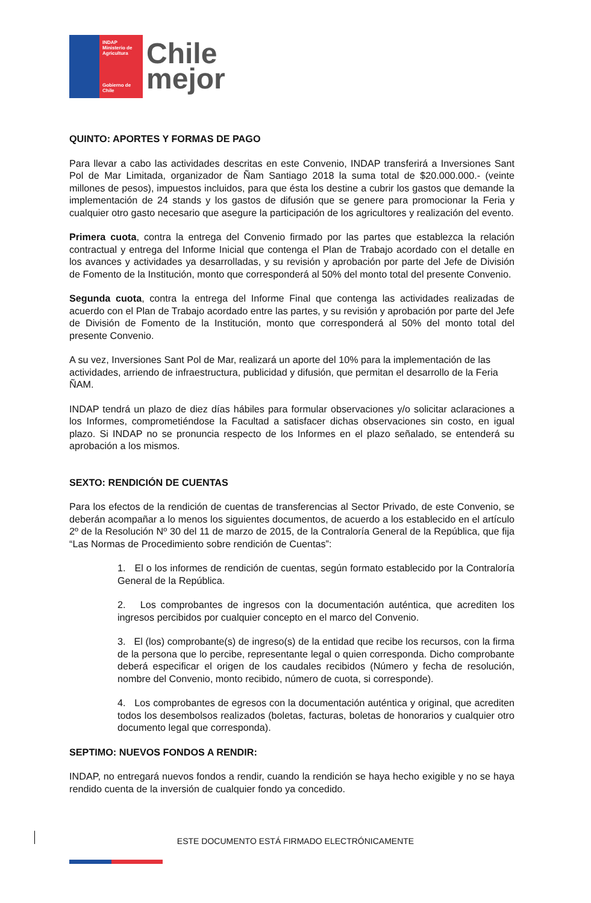INDAP
Ministerio de Agricultura
Gobierno de Chile
Chile
mejor
QUINTO: APORTES Y FORMAS DE PAGO
Para llevar a cabo las actividades descritas en este Convenio, INDAP transferirá a Inversiones Sant Pol de Mar Limitada, organizador de Ñam Santiago 2018 la suma total de $20.000.000.- (veinte millones de pesos), impuestos incluidos, para que ésta los destine a cubrir los gastos que demande la implementación de 24 stands y los gastos de difusión que se genere para promocionar la Feria y cualquier otro gasto necesario que asegure la participación de los agricultores y realización del evento.
Primera cuota, contra la entrega del Convenio firmado por las partes que establezca la relación contractual y entrega del Informe Inicial que contenga el Plan de Trabajo acordado con el detalle en los avances y actividades ya desarrolladas, y su revisión y aprobación por parte del Jefe de División de Fomento de la Institución, monto que corresponderá al 50% del monto total del presente Convenio.
Segunda cuota, contra la entrega del Informe Final que contenga las actividades realizadas de acuerdo con el Plan de Trabajo acordado entre las partes, y su revisión y aprobación por parte del Jefe de División de Fomento de la Institución, monto que corresponderá al 50% del monto total del presente Convenio.
A su vez, Inversiones Sant Pol de Mar, realizará un aporte del 10% para la implementación de las actividades, arriendo de infraestructura, publicidad y difusión, que permitan el desarrollo de la Feria ÑAM.
INDAP tendrá un plazo de diez días hábiles para formular observaciones y/o solicitar aclaraciones a los Informes, comprometiéndose la Facultad a satisfacer dichas observaciones sin costo, en igual plazo. Si INDAP no se pronuncia respecto de los Informes en el plazo señalado, se entenderá su aprobación a los mismos.
SEXTO: RENDICIÓN DE CUENTAS
Para los efectos de la rendición de cuentas de transferencias al Sector Privado, de este Convenio, se deberán acompañar a lo menos los siguientes documentos, de acuerdo a los establecido en el artículo 2º de la Resolución Nº 30 del 11 de marzo de 2015, de la Contraloría General de la República, que fija “Las Normas de Procedimiento sobre rendición de Cuentas”:
1. El o los informes de rendición de cuentas, según formato establecido por la Contraloría General de la República.
2. Los comprobantes de ingresos con la documentación auténtica, que acrediten los ingresos percibidos por cualquier concepto en el marco del Convenio.
3. El (los) comprobante(s) de ingreso(s) de la entidad que recibe los recursos, con la firma de la persona que lo percibe, representante legal o quien corresponda. Dicho comprobante deberá especificar el origen de los caudales recibidos (Número y fecha de resolución, nombre del Convenio, monto recibido, número de cuota, si corresponde).
4. Los comprobantes de egresos con la documentación auténtica y original, que acrediten todos los desembolsos realizados (boletas, facturas, boletas de honorarios y cualquier otro documento legal que corresponda).
SEPTIMO: NUEVOS FONDOS A RENDIR:
INDAP, no entregará nuevos fondos a rendir, cuando la rendición se haya hecho exigible y no se haya rendido cuenta de la inversión de cualquier fondo ya concedido.
ESTE DOCUMENTO ESTÁ FIRMADO ELECTRÓNICAMENTE